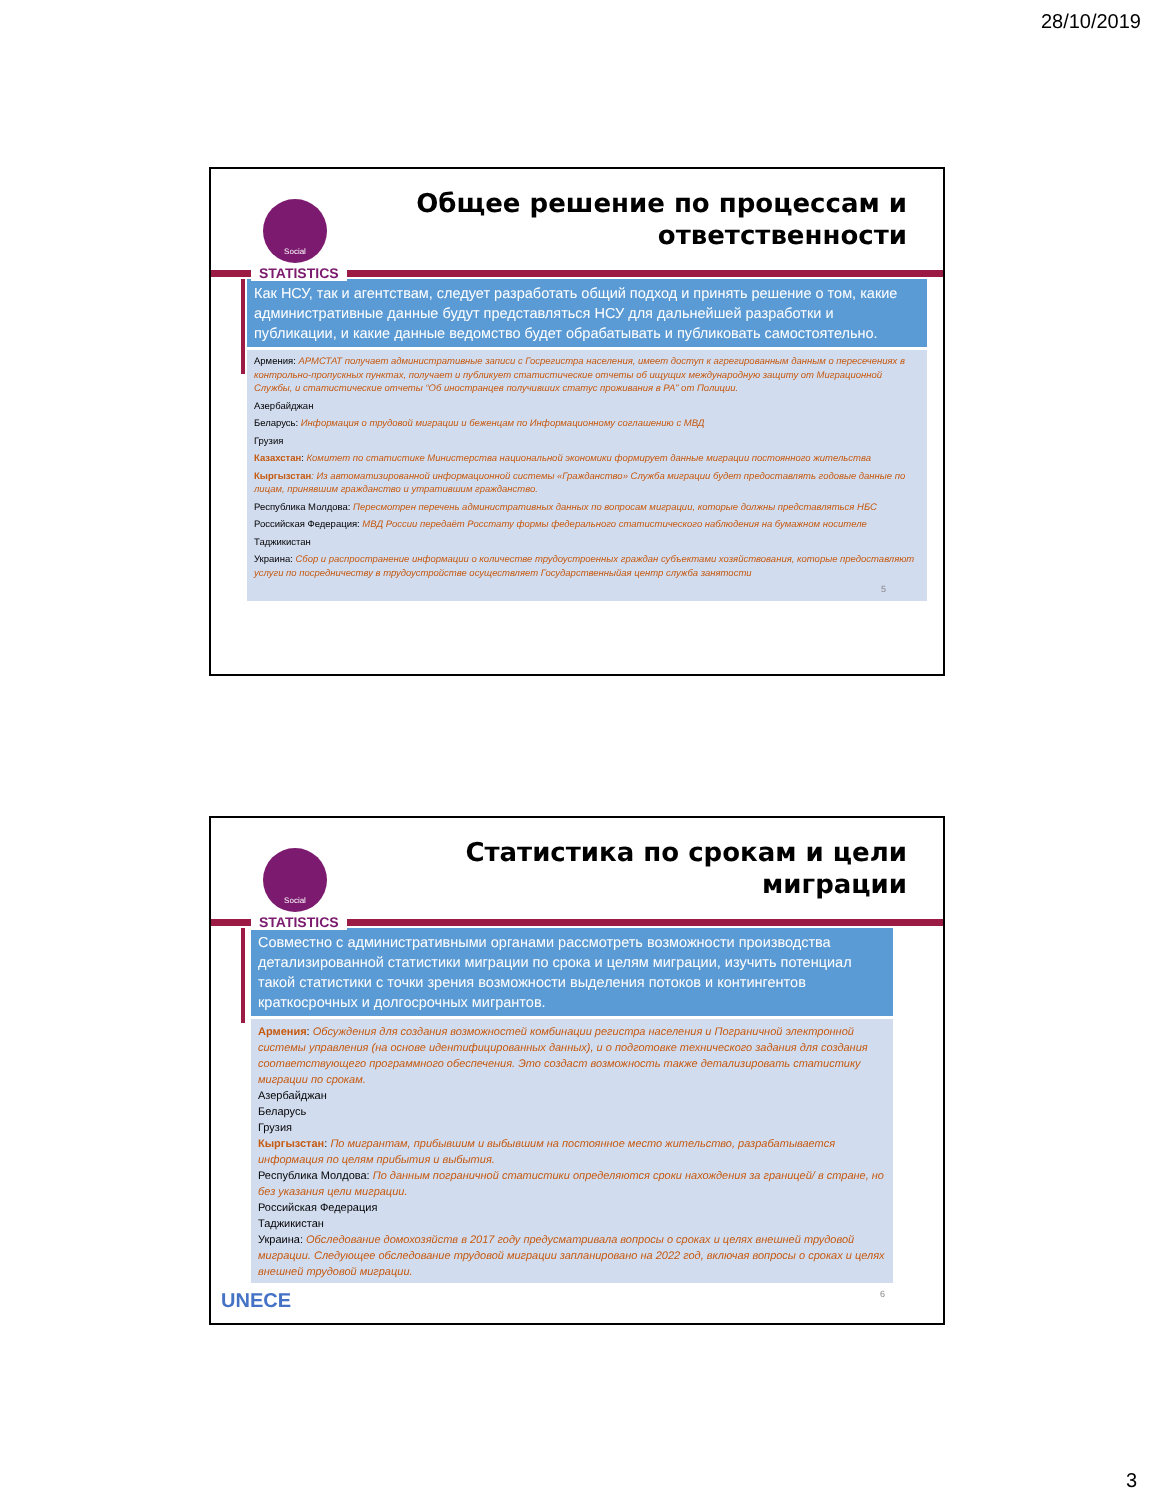28/10/2019
Social
STATISTICS
Общее решение по процессам и
ответственности
Как НСУ, так и агентствам, следует разработать общий подход и принять решение о том, какие административные данные будут представляться НСУ для дальнейшей разработки и публикации, и какие данные ведомство будет обрабатывать и публиковать самостоятельно.
Армения: АРМСТАТ получает административные записи с Госрегистра населения, имеет доступ к агрегированным данным о пересечениях в контрольно-пропускных пунктах, получает и публикует статистические отчеты об ищущих международную защиту от Миграционной Службы, и статистические отчеты “Об иностранцев получивших статус проживания в РА” от Полиции.
Азербайджан
Беларусь: Информация о трудовой миграции и беженцам по Информационному соглашению с МВД
Грузия
Казахстан: Комитет по статистике Министерства национальной экономики формирует данные миграции постоянного жительства
Кыргызстан: Из автоматизированной информационной системы «Гражданство» Служба миграции будет предоставлять годовые данные по лицам, принявшим гражданство и утратившим гражданство.
Республика Молдова: Пересмотрен перечень административных данных по вопросам миграции, которые должны представляться НБС
Российская Федерация: МВД России передаёт Росстату формы федерального статистического наблюдения на бумажном носителе
Таджикистан
Украина: Сбор и распространение информации о количестве трудоустроенных граждан субъектами хозяйствования, которые предоставляют услуги по посредничеству в трудоустройстве осуществляет Государственныйая центр служба занятости
5
Social
STATISTICS
Статистика по срокам и цели
миграции
Совместно с административными органами рассмотреть возможности производства детализированной статистики миграции по срока и целям миграции, изучить потенциал такой статистики с точки зрения возможности выделения потоков и контингентов краткосрочных и долгосрочных мигрантов.
Армения: Обсуждения для создания возможностей комбинации регистра населения и Пограничной электронной системы управления (на основе идентифицированных данных), и о подготовке технического задания для создания соответствующего программного обеспечения. Это создаст возможность также детализировать статистику миграции по срокам.
Азербайджан
Беларусь
Грузия
Кыргызстан: По мигрантам, прибывшим и выбывшим на постоянное место жительство, разрабатывается информация по целям прибытия и выбытия.
Республика Молдова: По данным пограничной статистики определяются сроки нахождения за границей/ в стране, но без указания цели миграции.
Российская Федерация
Таджикистан
Украина: Обследование домохозяйств в 2017 году предусматривала вопросы о сроках и целях внешней трудовой миграции. Следующее обследование трудовой миграции запланировано на 2022 год, включая вопросы о сроках и целях внешней трудовой миграции.
UNECE 6
3